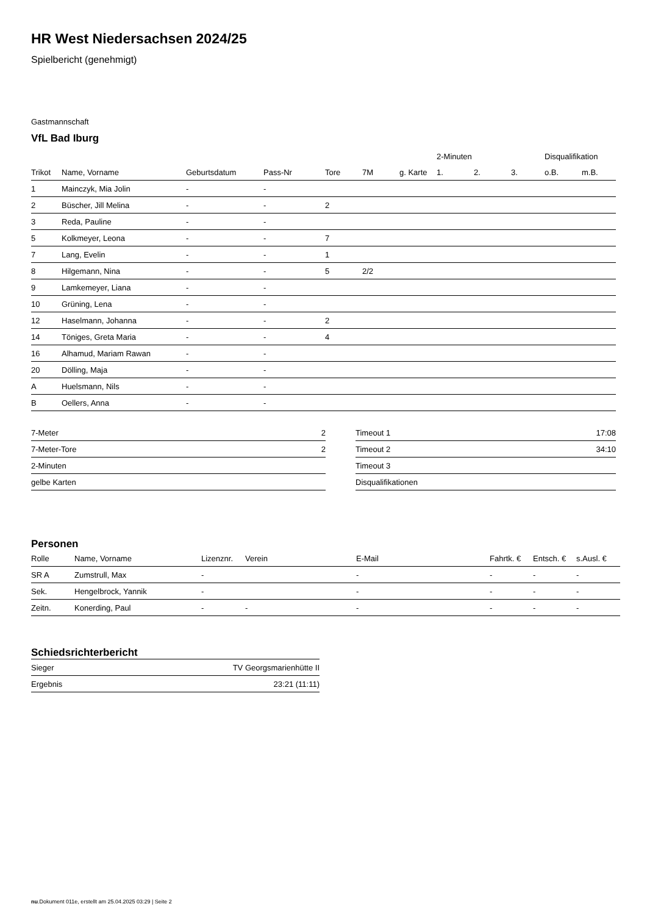HR West Niedersachsen 2024/25
Spielbericht (genehmigt)
Gastmannschaft
VfL Bad Iburg
| | | | | | | | 2-Minuten | | | Disqualifikation | |
| --- | --- | --- | --- | --- | --- | --- | --- | --- | --- | --- | --- |
| Trikot | Name, Vorname | Geburtsdatum | Pass-Nr | Tore | 7M | g. Karte | 1. | 2. | 3. | o.B. | m.B. |
| 1 | Mainczyk, Mia Jolin | - | - | | | | | | | | |
| 2 | Büscher, Jill Melina | - | - | 2 | | | | | | | |
| 3 | Reda, Pauline | - | - | | | | | | | | |
| 5 | Kolkmeyer, Leona | - | - | 7 | | | | | | | |
| 7 | Lang, Evelin | - | - | 1 | | | | | | | |
| 8 | Hilgemann, Nina | - | - | 5 | 2/2 | | | | | | |
| 9 | Lamkemeyer, Liana | - | - | | | | | | | | |
| 10 | Grüning, Lena | - | - | | | | | | | | |
| 12 | Haselmann, Johanna | - | - | 2 | | | | | | | |
| 14 | Töniges, Greta Maria | - | - | 4 | | | | | | | |
| 16 | Alhamud, Mariam Rawan | - | - | | | | | | | | |
| 20 | Dölling, Maja | - | - | | | | | | | | |
| A | Huelsmann, Nils | - | - | | | | | | | | |
| B | Oellers, Anna | - | - | | | | | | | | |
| 7-Meter | 2 |
| 7-Meter-Tore | 2 |
| 2-Minuten | |
| gelbe Karten | |
| Timeout 1 | 17:08 |
| Timeout 2 | 34:10 |
| Timeout 3 | |
| Disqualifikationen | |
Personen
| Rolle | Name, Vorname | Lizenznr. | Verein | E-Mail | Fahrtk. € | Entsch. € | s.Ausl. € |
| --- | --- | --- | --- | --- | --- | --- | --- |
| SR A | Zumstrull, Max | - | | - | - | - | - |
| Sek. | Hengelbrock, Yannik | - | | - | - | - | - |
| Zeitn. | Konerding, Paul | - | - | - | - | - | - |
Schiedsrichterbericht
| Sieger | TV Georgsmarienhütte II |
| Ergebnis | 23:21 (11:11) |
nu.Dokument 011e, erstellt am 25.04.2025 03:29 | Seite 2